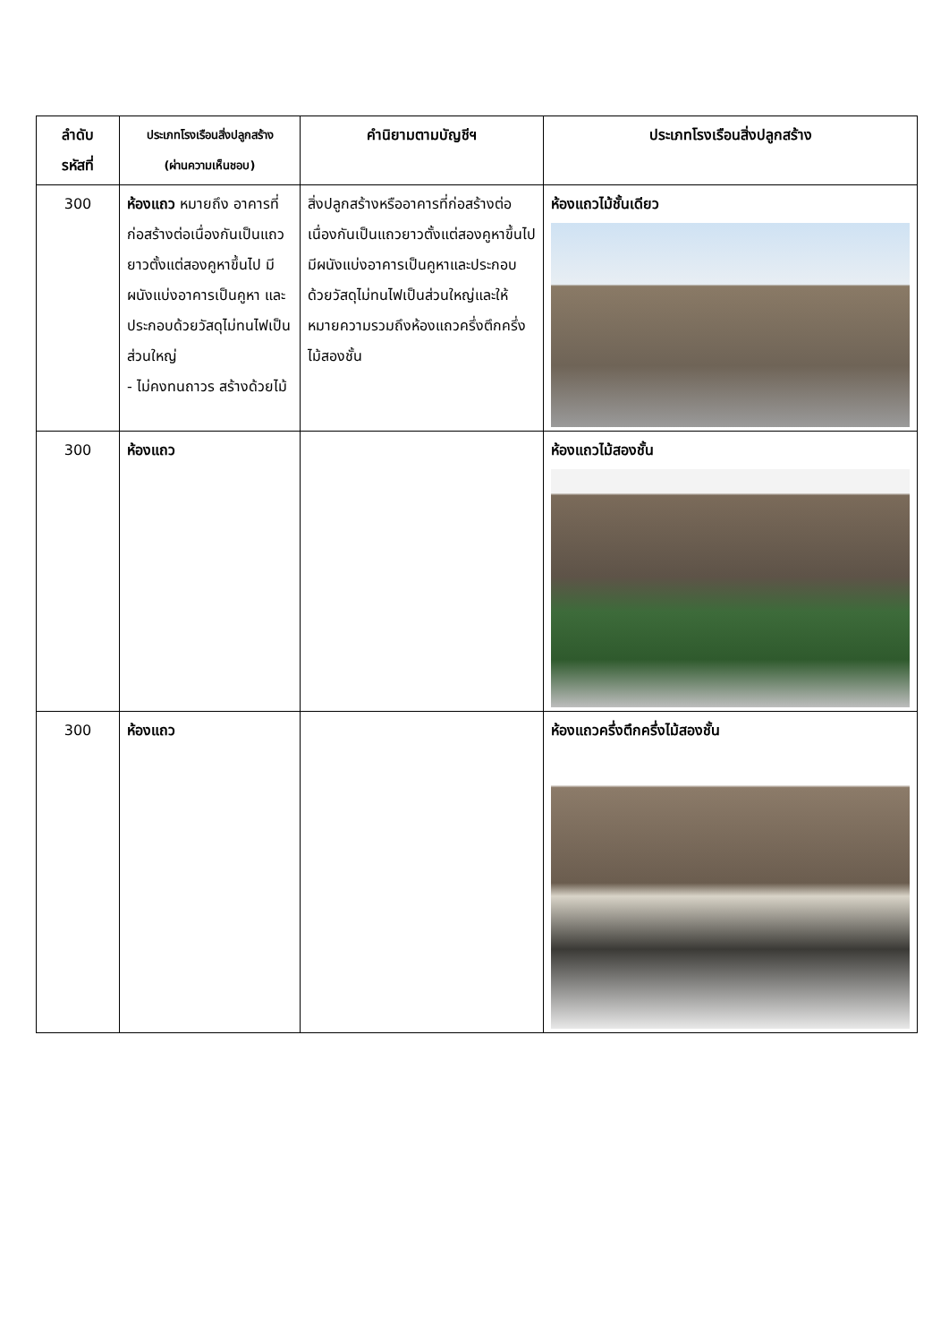| ลำดับ รหัสที่ | ประเภทโรงเรือนสิ่งปลูกสร้าง (ผ่านความเห็นชอบ) | คำนิยามตามบัญชีฯ | ประเภทโรงเรือนสิ่งปลูกสร้าง |
| --- | --- | --- | --- |
| 300 | ห้องแถว หมายถึง อาคารที่ก่อสร้างต่อเนื่องกันเป็นแถวยาวตั้งแต่สองคูหาขึ้นไป มีผนังแบ่งอาคารเป็นคูหา และประกอบด้วยวัสดุไม่ทนไฟเป็นส่วนใหญ่ - ไม่คงทนถาวร สร้างด้วยไม้ | สิ่งปลูกสร้างหรืออาคารที่ก่อสร้างต่อเนื่องกันเป็นแถวยาวตั้งแต่สองคูหาขึ้นไป มีผนังแบ่งอาคารเป็นคูหาและประกอบด้วยวัสดุไม่ทนไฟเป็นส่วนใหญ่และให้หมายความรวมถึงห้องแถวครึ่งตึกครึ่งไม้สองชั้น | ห้องแถวไม้ชั้นเดียว |
| 300 | ห้องแถว | | ห้องแถวไม้สองชั้น |
| 300 | ห้องแถว | | ห้องแถวครึ่งตึกครึ่งไม้สองชั้น |